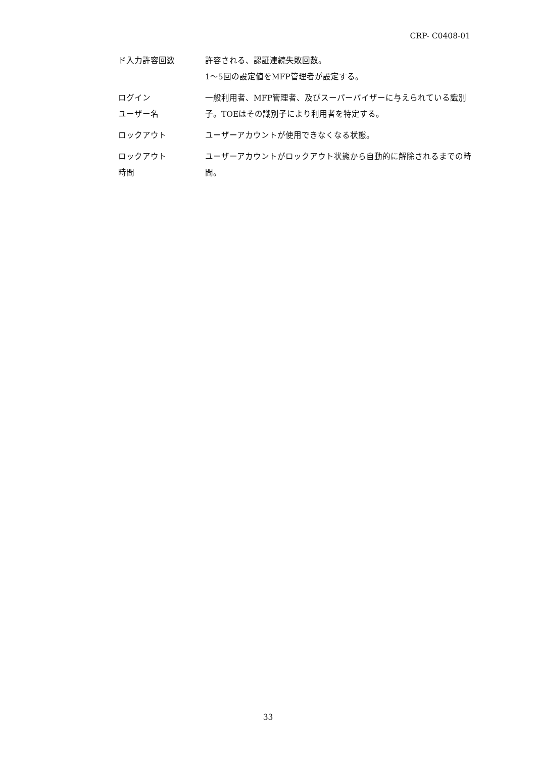CRP- C0408-01
ド入力許容回数 許容される、認証連続失敗回数。
1〜5回の設定値をMFP管理者が設定する。
ログイン
ユーザー名
一般利用者、MFP管理者、及びスーパーバイザーに与えられている識別子。TOEはその識別子により利用者を特定する。
ロックアウト ユーザーアカウントが使用できなくなる状態。
ロックアウト
時間
ユーザーアカウントがロックアウト状態から自動的に解除されるまでの時間。
33